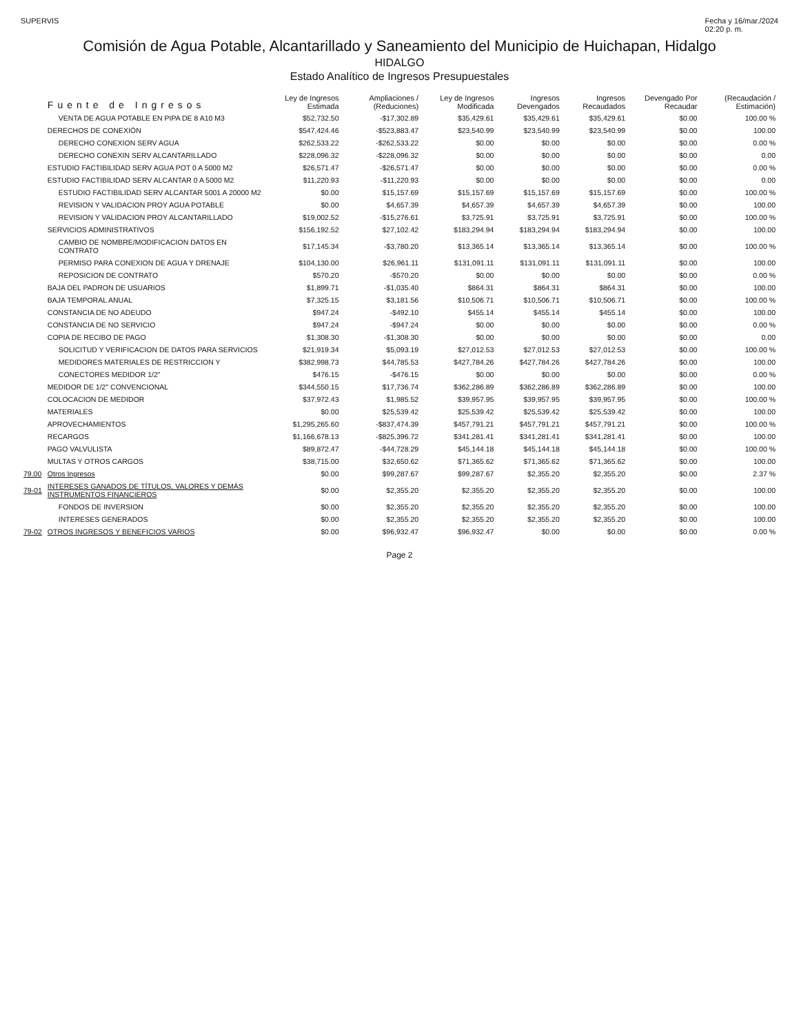SUPERVIS Fecha y 16/mar./2024
02:20 p. m.
Comisión de Agua Potable, Alcantarillado y Saneamiento del Municipio de Huichapan, Hidalgo
HIDALGO
Estado Analítico de Ingresos Presupuestales
| | Fuente de Ingresos | Ley de Ingresos Estimada | Ampliaciones / (Reduciones) | Ley de Ingresos Modificada | Ingresos Devengados | Ingresos Recaudados | Devengado Por Recaudar | (Recaudación / Estimación) |
| --- | --- | --- | --- | --- | --- | --- | --- | --- |
| | VENTA DE AGUA POTABLE EN PIPA DE 8 A10 M3 | $52,732.50 | -$17,302.89 | $35,429.61 | $35,429.61 | $35,429.61 | $0.00 | 100.00 % |
| | DERECHOS DE CONEXIÓN | $547,424.46 | -$523,883.47 | $23,540.99 | $23,540.99 | $23,540.99 | $0.00 | 100.00 |
| | DERECHO CONEXION SERV AGUA | $262,533.22 | -$262,533.22 | $0.00 | $0.00 | $0.00 | $0.00 | 0.00 % |
| | DERECHO CONEXIN SERV ALCANTARILLADO | $228,096.32 | -$228,096.32 | $0.00 | $0.00 | $0.00 | $0.00 | 0.00 |
| | ESTUDIO FACTIBILIDAD SERV AGUA POT 0 A 5000 M2 | $26,571.47 | -$26,571.47 | $0.00 | $0.00 | $0.00 | $0.00 | 0.00 % |
| | ESTUDIO FACTIBILIDAD SERV ALCANTAR 0 A 5000 M2 | $11,220.93 | -$11,220.93 | $0.00 | $0.00 | $0.00 | $0.00 | 0.00 |
| | ESTUDIO FACTIBILIDAD SERV ALCANTAR 5001 A 20000 M2 | $0.00 | $15,157.69 | $15,157.69 | $15,157.69 | $15,157.69 | $0.00 | 100.00 % |
| | REVISION Y VALIDACION PROY AGUA POTABLE | $0.00 | $4,657.39 | $4,657.39 | $4,657.39 | $4,657.39 | $0.00 | 100.00 |
| | REVISION Y VALIDACION PROY ALCANTARILLADO | $19,002.52 | -$15,276.61 | $3,725.91 | $3,725.91 | $3,725.91 | $0.00 | 100.00 % |
| | SERVICIOS ADMINISTRATIVOS | $156,192.52 | $27,102.42 | $183,294.94 | $183,294.94 | $183,294.94 | $0.00 | 100.00 |
| | CAMBIO DE NOMBRE/MODIFICACION DATOS EN CONTRATO | $17,145.34 | -$3,780.20 | $13,365.14 | $13,365.14 | $13,365.14 | $0.00 | 100.00 % |
| | PERMISO PARA CONEXION DE AGUA Y DRENAJE | $104,130.00 | $26,961.11 | $131,091.11 | $131,091.11 | $131,091.11 | $0.00 | 100.00 |
| | REPOSICION DE CONTRATO | $570.20 | -$570.20 | $0.00 | $0.00 | $0.00 | $0.00 | 0.00 % |
| | BAJA DEL PADRON DE USUARIOS | $1,899.71 | -$1,035.40 | $864.31 | $864.31 | $864.31 | $0.00 | 100.00 |
| | BAJA TEMPORAL ANUAL | $7,325.15 | $3,181.56 | $10,506.71 | $10,506.71 | $10,506.71 | $0.00 | 100.00 % |
| | CONSTANCIA DE NO ADEUDO | $947.24 | -$492.10 | $455.14 | $455.14 | $455.14 | $0.00 | 100.00 |
| | CONSTANCIA DE NO SERVICIO | $947.24 | -$947.24 | $0.00 | $0.00 | $0.00 | $0.00 | 0.00 % |
| | COPIA DE RECIBO DE PAGO | $1,308.30 | -$1,308.30 | $0.00 | $0.00 | $0.00 | $0.00 | 0.00 |
| | SOLICITUD Y VERIFICACION DE DATOS PARA SERVICIOS | $21,919.34 | $5,093.19 | $27,012.53 | $27,012.53 | $27,012.53 | $0.00 | 100.00 % |
| | MEDIDORES MATERIALES DE RESTRICCION Y | $382,998.73 | $44,785.53 | $427,784.26 | $427,784.26 | $427,784.26 | $0.00 | 100.00 |
| | CONECTORES MEDIDOR 1/2" | $476.15 | -$476.15 | $0.00 | $0.00 | $0.00 | $0.00 | 0.00 % |
| | MEDIDOR DE 1/2" CONVENCIONAL | $344,550.15 | $17,736.74 | $362,286.89 | $362,286.89 | $362,286.89 | $0.00 | 100.00 |
| | COLOCACION DE MEDIDOR | $37,972.43 | $1,985.52 | $39,957.95 | $39,957.95 | $39,957.95 | $0.00 | 100.00 % |
| | MATERIALES | $0.00 | $25,539.42 | $25,539.42 | $25,539.42 | $25,539.42 | $0.00 | 100.00 |
| | APROVECHAMIENTOS | $1,295,265.60 | -$837,474.39 | $457,791.21 | $457,791.21 | $457,791.21 | $0.00 | 100.00 % |
| | RECARGOS | $1,166,678.13 | -$825,396.72 | $341,281.41 | $341,281.41 | $341,281.41 | $0.00 | 100.00 |
| | PAGO VALVULISTA | $89,872.47 | -$44,728.29 | $45,144.18 | $45,144.18 | $45,144.18 | $0.00 | 100.00 % |
| | MULTAS Y OTROS CARGOS | $38,715.00 | $32,650.62 | $71,365.62 | $71,365.62 | $71,365.62 | $0.00 | 100.00 |
| 79.00 | Otros Ingresos | $0.00 | $99,287.67 | $99,287.67 | $2,355.20 | $2,355.20 | $0.00 | 2.37 % |
| 79-01 | INTERESES GANADOS DE TÍTULOS, VALORES Y DEMÁS INSTRUMENTOS FINANCIEROS | $0.00 | $2,355.20 | $2,355.20 | $2,355.20 | $2,355.20 | $0.00 | 100.00 |
| | FONDOS DE INVERSION | $0.00 | $2,355.20 | $2,355.20 | $2,355.20 | $2,355.20 | $0.00 | 100.00 |
| | INTERESES GENERADOS | $0.00 | $2,355.20 | $2,355.20 | $2,355.20 | $2,355.20 | $0.00 | 100.00 |
| 79-02 | OTROS INGRESOS Y BENEFICIOS VARIOS | $0.00 | $96,932.47 | $96,932.47 | $0.00 | $0.00 | $0.00 | 0.00 % |
Page 2